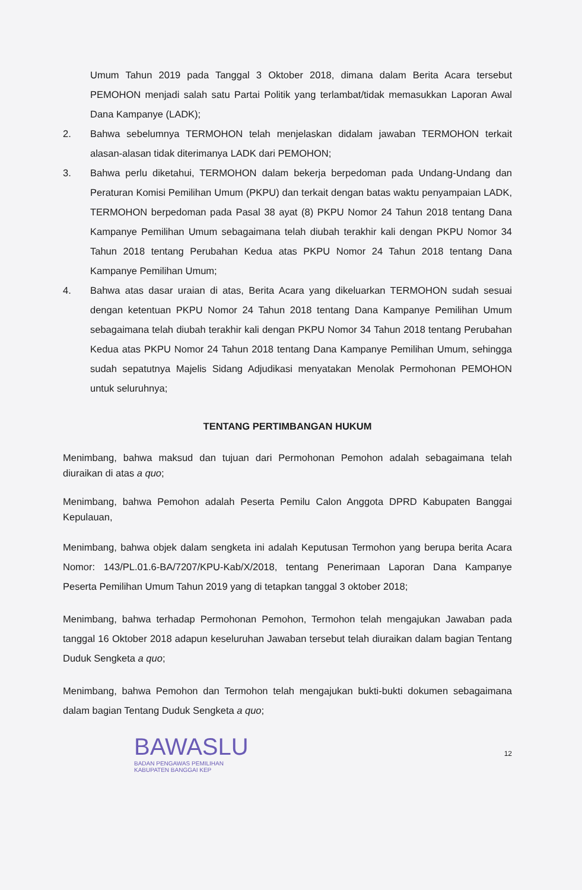Umum Tahun 2019 pada Tanggal 3 Oktober 2018, dimana dalam Berita Acara tersebut PEMOHON menjadi salah satu Partai Politik yang terlambat/tidak memasukkan Laporan Awal Dana Kampanye (LADK);
2. Bahwa sebelumnya TERMOHON telah menjelaskan didalam jawaban TERMOHON terkait alasan-alasan tidak diterimanya LADK dari PEMOHON;
3. Bahwa perlu diketahui, TERMOHON dalam bekerja berpedoman pada Undang-Undang dan Peraturan Komisi Pemilihan Umum (PKPU) dan terkait dengan batas waktu penyampaian LADK, TERMOHON berpedoman pada Pasal 38 ayat (8) PKPU Nomor 24 Tahun 2018 tentang Dana Kampanye Pemilihan Umum sebagaimana telah diubah terakhir kali dengan PKPU Nomor 34 Tahun 2018 tentang Perubahan Kedua atas PKPU Nomor 24 Tahun 2018 tentang Dana Kampanye Pemilihan Umum;
4. Bahwa atas dasar uraian di atas, Berita Acara yang dikeluarkan TERMOHON sudah sesuai dengan ketentuan PKPU Nomor 24 Tahun 2018 tentang Dana Kampanye Pemilihan Umum sebagaimana telah diubah terakhir kali dengan PKPU Nomor 34 Tahun 2018 tentang Perubahan Kedua atas PKPU Nomor 24 Tahun 2018 tentang Dana Kampanye Pemilihan Umum, sehingga sudah sepatutnya Majelis Sidang Adjudikasi menyatakan Menolak Permohonan PEMOHON untuk seluruhnya;
TENTANG PERTIMBANGAN HUKUM
Menimbang, bahwa maksud dan tujuan dari Permohonan Pemohon adalah sebagaimana telah diuraikan di atas a quo;
Menimbang, bahwa Pemohon adalah Peserta Pemilu Calon Anggota DPRD Kabupaten Banggai Kepulauan,
Menimbang, bahwa objek dalam sengketa ini adalah Keputusan Termohon yang berupa berita Acara Nomor: 143/PL.01.6-BA/7207/KPU-Kab/X/2018, tentang Penerimaan Laporan Dana Kampanye Peserta Pemilihan Umum Tahun 2019 yang di tetapkan tanggal 3 oktober 2018;
Menimbang, bahwa terhadap Permohonan Pemohon, Termohon telah mengajukan Jawaban pada tanggal 16 Oktober 2018 adapun keseluruhan Jawaban tersebut telah diuraikan dalam bagian Tentang Duduk Sengketa a quo;
Menimbang, bahwa Pemohon dan Termohon telah mengajukan bukti-bukti dokumen sebagaimana dalam bagian Tentang Duduk Sengketa a quo;
BAWASLU
BADAN PENGAWAS PEMILIHAN
KABUPATEN BANGGAI KEP
12